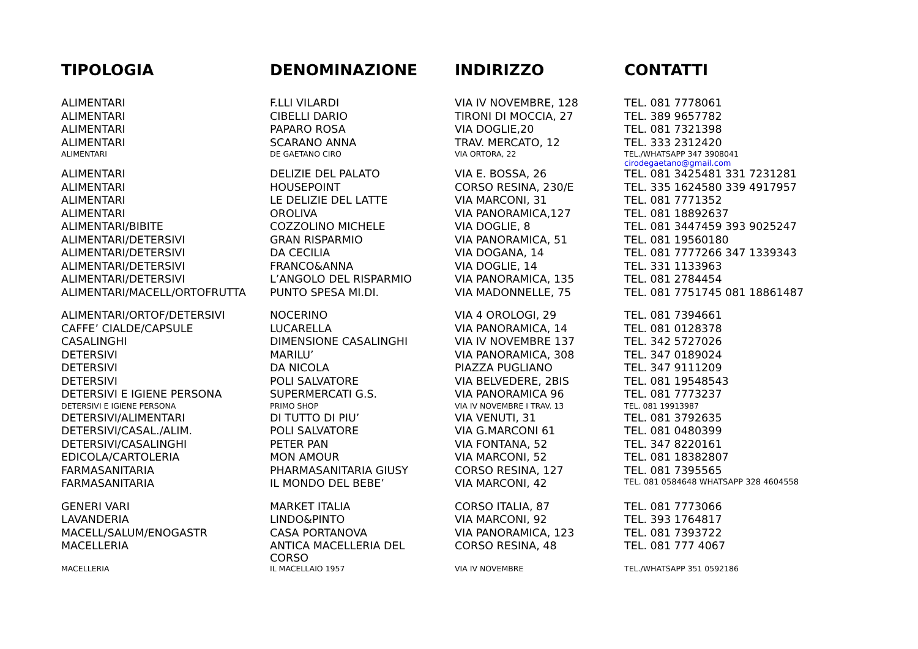| TIPOLOGIA | DENOMINAZIONE | INDIRIZZO | CONTATTI |
| --- | --- | --- | --- |
| ALIMENTARI | F.LLI VILARDI | VIA IV NOVEMBRE, 128 | TEL. 081 7778061 |
| ALIMENTARI | CIBELLI DARIO | TIRONI DI MOCCIA, 27 | TEL. 389 9657782 |
| ALIMENTARI | PAPARO ROSA | VIA DOGLIE,20 | TEL. 081 7321398 |
| ALIMENTARI | SCARANO ANNA | TRAV. MERCATO, 12 | TEL. 333 2312420 |
| ALIMENTARI | DE GAETANO CIRO | VIA ORTORA, 22 | TEL./WHATSAPP 347 3908041 cirodegaetano@gmail.com |
| ALIMENTARI | DELIZIE DEL PALATO | VIA E. BOSSA, 26 | TEL. 081 3425481 331 7231281 |
| ALIMENTARI | HOUSEPOINT | CORSO RESINA, 230/E | TEL. 335 1624580 339 4917957 |
| ALIMENTARI | LE DELIZIE DEL LATTE | VIA MARCONI, 31 | TEL. 081 7771352 |
| ALIMENTARI | OROLIVA | VIA PANORAMICA,127 | TEL. 081 18892637 |
| ALIMENTARI/BIBITE | COZZOLINO MICHELE | VIA DOGLIE, 8 | TEL. 081 3447459 393 9025247 |
| ALIMENTARI/DETERSIVI | GRAN RISPARMIO | VIA PANORAMICA, 51 | TEL. 081 19560180 |
| ALIMENTARI/DETERSIVI | DA CECILIA | VIA DOGANA, 14 | TEL. 081 7777266 347 1339343 |
| ALIMENTARI/DETERSIVI | FRANCO&ANNA | VIA DOGLIE, 14 | TEL. 331 1133963 |
| ALIMENTARI/DETERSIVI | L’ANGOLO DEL RISPARMIO | VIA PANORAMICA, 135 | TEL. 081 2784454 |
| ALIMENTARI/MACELL/ORTOFRUTTA | PUNTO SPESA MI.DI. | VIA MADONNELLE, 75 | TEL. 081 7751745 081 18861487 |
| ALIMENTARI/ORTOF/DETERSIVI | NOCERINO | VIA 4 OROLOGI, 29 | TEL. 081 7394661 |
| CAFFE’ CIALDE/CAPSULE | LUCARELLA | VIA PANORAMICA, 14 | TEL. 081 0128378 |
| CASALINGHI | DIMENSIONE CASALINGHI | VIA IV NOVEMBRE 137 | TEL. 342 5727026 |
| DETERSIVI | MARILU’ | VIA PANORAMICA, 308 | TEL. 347 0189024 |
| DETERSIVI | DA NICOLA | PIAZZA PUGLIANO | TEL. 347 9111209 |
| DETERSIVI | POLI SALVATORE | VIA BELVEDERE, 2BIS | TEL. 081 19548543 |
| DETERSIVI E IGIENE PERSONA | SUPERMERCATI G.S. | VIA PANORAMICA 96 | TEL. 081 7773237 |
| DETERSIVI E IGIENE PERSONA | PRIMO SHOP | VIA IV NOVEMBRE I TRAV. 13 | TEL. 081 19913987 |
| DETERSIVI/ALIMENTARI | DI TUTTO DI PIU’ | VIA VENUTI, 31 | TEL. 081 3792635 |
| DETERSIVI/CASAL./ALIM. | POLI SALVATORE | VIA G.MARCONI 61 | TEL. 081 0480399 |
| DETERSIVI/CASALINGHI | PETER PAN | VIA FONTANA, 52 | TEL. 347 8220161 |
| EDICOLA/CARTOLERIA | MON AMOUR | VIA MARCONI, 52 | TEL. 081 18382807 |
| FARMASANITARIA | PHARMASANITARIA GIUSY | CORSO RESINA, 127 | TEL. 081 7395565 |
| FARMASANITARIA | IL MONDO DEL BEBE’ | VIA MARCONI, 42 | TEL. 081 0584648 WHATSAPP 328 4604558 |
| GENERI VARI | MARKET ITALIA | CORSO ITALIA, 87 | TEL. 081 7773066 |
| LAVANDERIA | LINDO&PINTO | VIA MARCONI, 92 | TEL. 393 1764817 |
| MACELL/SALUM/ENOGASTR | CASA PORTANOVA | VIA PANORAMICA, 123 | TEL. 081 7393722 |
| MACELLERIA | ANTICA MACELLERIA DEL CORSO | CORSO RESINA, 48 | TEL. 081 777 4067 |
| MACELLERIA | IL MACELLAIO 1957 | VIA IV NOVEMBRE | TEL./WHATSAPP 351 0592186 |